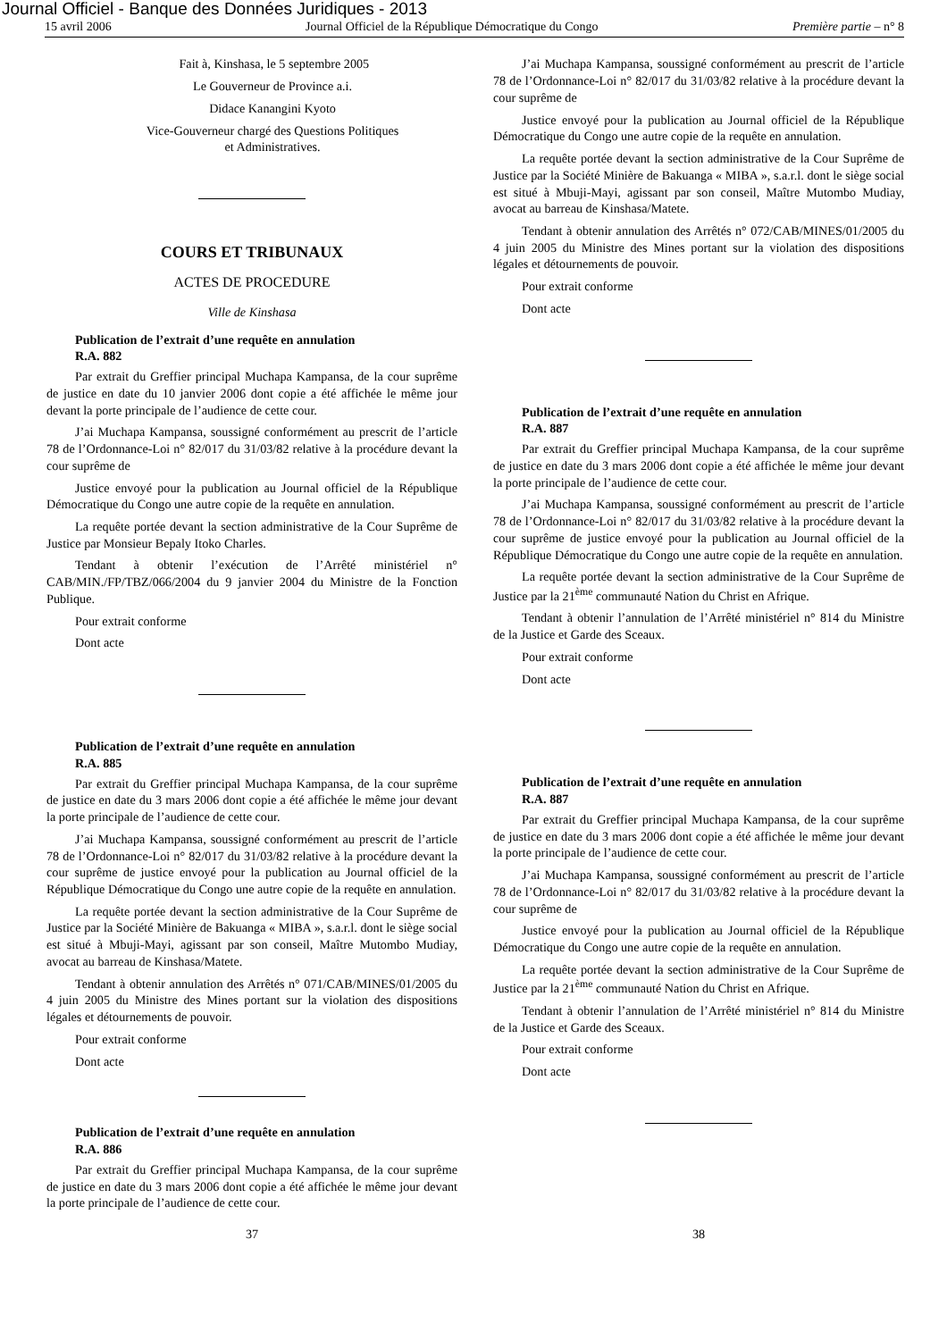Journal Officiel - Banque des Données Juridiques - 2013
15 avril 2006 Journal Officiel de la République Démocratique du Congo Première partie – n° 8
Fait à, Kinshasa, le 5 septembre 2005
Le Gouverneur de Province a.i.
Didace Kanangini Kyoto
Vice-Gouverneur chargé des Questions Politiques
et Administratives.
COURS ET TRIBUNAUX
ACTES DE PROCEDURE
Ville de Kinshasa
Publication de l’extrait d’une requête en annulation
R.A. 882
Par extrait du Greffier principal Muchapa Kampansa, de la cour suprême de justice en date du 10 janvier 2006 dont copie a été affichée le même jour devant la porte principale de l’audience de cette cour.
J’ai Muchapa Kampansa, soussigné conformément au prescrit de l’article 78 de l’Ordonnance-Loi n° 82/017 du 31/03/82 relative à la procédure devant la cour suprême de
Justice envoyé pour la publication au Journal officiel de la République Démocratique du Congo une autre copie de la requête en annulation.
La requête portée devant la section administrative de la Cour Suprême de Justice par Monsieur Bepaly Itoko Charles.
Tendant à obtenir l’exécution de l’Arrêté ministériel n° CAB/MIN./FP/TBZ/066/2004 du 9 janvier 2004 du Ministre de la Fonction Publique.
Pour extrait conforme
Dont acte
Publication de l’extrait d’une requête en annulation
R.A. 885
Par extrait du Greffier principal Muchapa Kampansa, de la cour suprême de justice en date du 3 mars 2006 dont copie a été affichée le même jour devant la porte principale de l’audience de cette cour.
J’ai Muchapa Kampansa, soussigné conformément au prescrit de l’article 78 de l’Ordonnance-Loi n° 82/017 du 31/03/82 relative à la procédure devant la cour suprême de justice envoyé pour la publication au Journal officiel de la République Démocratique du Congo une autre copie de la requête en annulation.
La requête portée devant la section administrative de la Cour Suprême de Justice par la Société Minière de Bakuanga « MIBA », s.a.r.l. dont le siège social est situé à Mbuji-Mayi, agissant par son conseil, Maître Mutombo Mudiay, avocat au barreau de Kinshasa/Matete.
Tendant à obtenir annulation des Arrêtés n° 071/CAB/MINES/01/2005 du 4 juin 2005 du Ministre des Mines portant sur la violation des dispositions légales et détournements de pouvoir.
Pour extrait conforme
Dont acte
Publication de l’extrait d’une requête en annulation
R.A. 886
Par extrait du Greffier principal Muchapa Kampansa, de la cour suprême de justice en date du 3 mars 2006 dont copie a été affichée le même jour devant la porte principale de l’audience de cette cour.
J’ai Muchapa Kampansa, soussigné conformément au prescrit de l’article 78 de l’Ordonnance-Loi n° 82/017 du 31/03/82 relative à la procédure devant la cour suprême de
Justice envoyé pour la publication au Journal officiel de la République Démocratique du Congo une autre copie de la requête en annulation.
La requête portée devant la section administrative de la Cour Suprême de Justice par la Société Minière de Bakuanga « MIBA », s.a.r.l. dont le siège social est situé à Mbuji-Mayi, agissant par son conseil, Maître Mutombo Mudiay, avocat au barreau de Kinshasa/Matete.
Tendant à obtenir annulation des Arrêtés n° 072/CAB/MINES/01/2005 du 4 juin 2005 du Ministre des Mines portant sur la violation des dispositions légales et détournements de pouvoir.
Pour extrait conforme
Dont acte
Publication de l’extrait d’une requête en annulation
R.A. 887
Par extrait du Greffier principal Muchapa Kampansa, de la cour suprême de justice en date du 3 mars 2006 dont copie a été affichée le même jour devant la porte principale de l’audience de cette cour.
J’ai Muchapa Kampansa, soussigné conformément au prescrit de l’article 78 de l’Ordonnance-Loi n° 82/017 du 31/03/82 relative à la procédure devant la cour suprême de justice envoyé pour la publication au Journal officiel de la République Démocratique du Congo une autre copie de la requête en annulation.
La requête portée devant la section administrative de la Cour Suprême de Justice par la 21<sup>ème</sup> communauté Nation du Christ en Afrique.
Tendant à obtenir l’annulation de l’Arrêté ministériel n° 814 du Ministre de la Justice et Garde des Sceaux.
Pour extrait conforme
Dont acte
Publication de l’extrait d’une requête en annulation
R.A. 887
Par extrait du Greffier principal Muchapa Kampansa, de la cour suprême de justice en date du 3 mars 2006 dont copie a été affichée le même jour devant la porte principale de l’audience de cette cour.
J’ai Muchapa Kampansa, soussigné conformément au prescrit de l’article 78 de l’Ordonnance-Loi n° 82/017 du 31/03/82 relative à la procédure devant la cour suprême de
Justice envoyé pour la publication au Journal officiel de la République Démocratique du Congo une autre copie de la requête en annulation.
La requête portée devant la section administrative de la Cour Suprême de Justice par la 21<sup>ème</sup> communauté Nation du Christ en Afrique.
Tendant à obtenir l’annulation de l’Arrêté ministériel n° 814 du Ministre de la Justice et Garde des Sceaux.
Pour extrait conforme
Dont acte
37 38